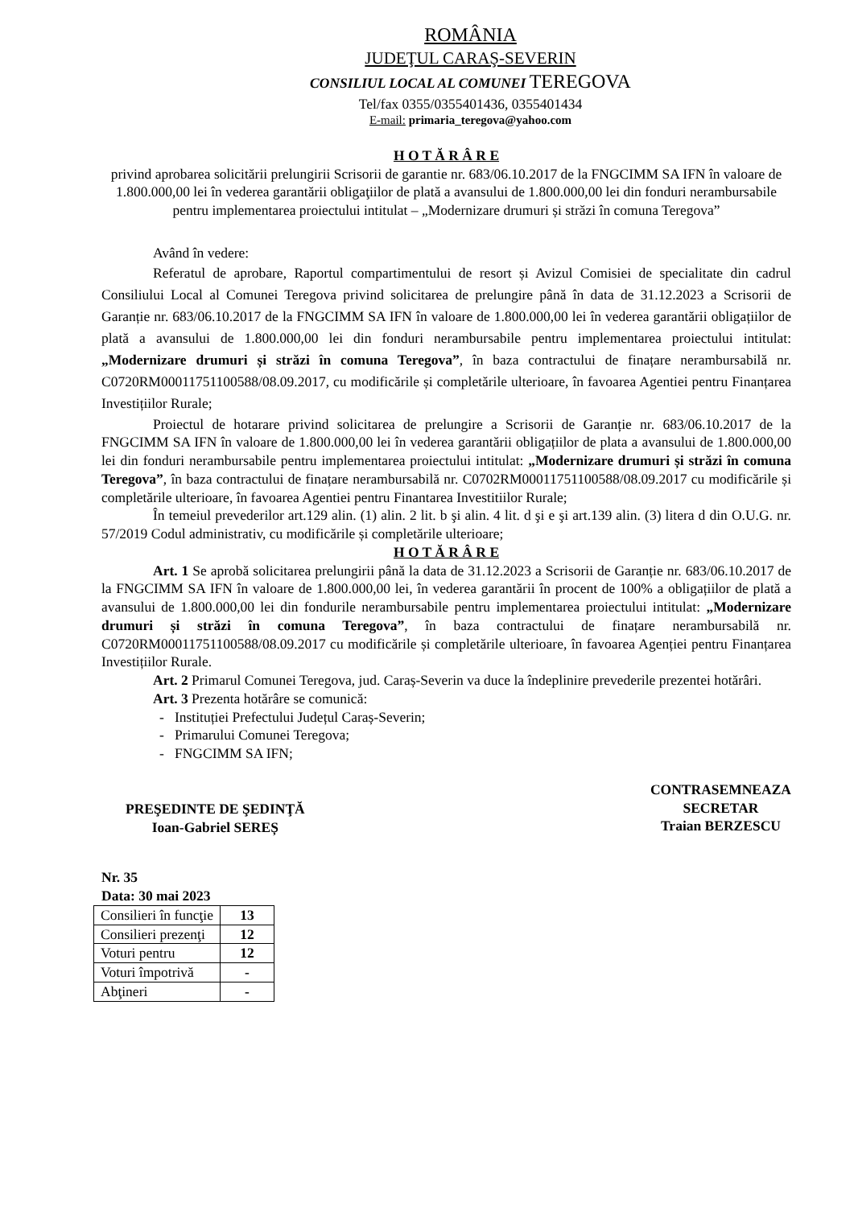ROMÂNIA
JUDEŢUL CARAŞ-SEVERIN
CONSILIUL LOCAL AL COMUNEI TEREGOVA
Tel/fax 0355/0355401436, 0355401434
E-mail: primaria_teregova@yahoo.com
H O T Ă R Â R E
privind aprobarea solicitării prelungirii Scrisorii de garantie nr. 683/06.10.2017 de la FNGCIMM SA IFN în valoare de 1.800.000,00 lei în vederea garantării obligaţiilor de plată a avansului de 1.800.000,00 lei din fonduri nerambursabile pentru implementarea proiectului intitulat – „Modernizare drumuri și străzi în comuna Teregova”
Având în vedere:
Referatul de aprobare, Raportul compartimentului de resort și Avizul Comisiei de specialitate din cadrul Consiliului Local al Comunei Teregova privind solicitarea de prelungire până în data de 31.12.2023 a Scrisorii de Garanție nr. 683/06.10.2017 de la FNGCIMM SA IFN în valoare de 1.800.000,00 lei în vederea garantării obligațiilor de plată a avansului de 1.800.000,00 lei din fonduri nerambursabile pentru implementarea proiectului intitulat: „Modernizare drumuri și străzi în comuna Teregova”, în baza contractului de finațare nerambursabilă nr. C0720RM00011751100588/08.09.2017, cu modificările și completările ulterioare, în favoarea Agentiei pentru Finanțarea Investițiilor Rurale;
Proiectul de hotarare privind solicitarea de prelungire a Scrisorii de Garanție nr. 683/06.10.2017 de la FNGCIMM SA IFN în valoare de 1.800.000,00 lei în vederea garantării obligațiilor de plata a avansului de 1.800.000,00 lei din fonduri nerambursabile pentru implementarea proiectului intitulat: „Modernizare drumuri și străzi în comuna Teregova”, în baza contractului de finațare nerambursabilă nr. C0702RM00011751100588/08.09.2017 cu modificările și completările ulterioare, în favoarea Agentiei pentru Finantarea Investitiilor Rurale;
În temeiul prevederilor art.129 alin. (1) alin. 2 lit. b şi alin. 4 lit. d şi e şi art.139 alin. (3) litera d din O.U.G. nr. 57/2019 Codul administrativ, cu modificările și completările ulterioare;
H O T Ă R Â R E
Art. 1 Se aprobă solicitarea prelungirii până la data de 31.12.2023 a Scrisorii de Garanție nr. 683/06.10.2017 de la FNGCIMM SA IFN în valoare de 1.800.000,00 lei, în vederea garantării în procent de 100% a obligațiilor de plată a avansului de 1.800.000,00 lei din fondurile nerambursabile pentru implementarea proiectului intitulat: „Modernizare drumuri și străzi în comuna Teregova”, în baza contractului de finațare nerambursabilă nr. C0720RM00011751100588/08.09.2017 cu modificările și completările ulterioare, în favoarea Agenției pentru Finanțarea Investițiilor Rurale.
Art. 2 Primarul Comunei Teregova, jud. Caraș-Severin va duce la îndeplinire prevederile prezentei hotărâri.
Art. 3 Prezenta hotărâre se comunică:
- Instituției Prefectului Județul Caraș-Severin;
- Primarului Comunei Teregova;
- FNGCIMM SA IFN;
PREŞEDINTE DE ŞEDINŢĂ
Ioan-Gabriel SEREȘ
CONTRASEMNEAZA
SECRETAR
Traian BERZESCU
Nr. 35
Data: 30 mai 2023
| Consilieri în funcţie | 13 |
| Consilieri prezenţi | 12 |
| Voturi pentru | 12 |
| Voturi împotrivă | - |
| Abţineri | - |